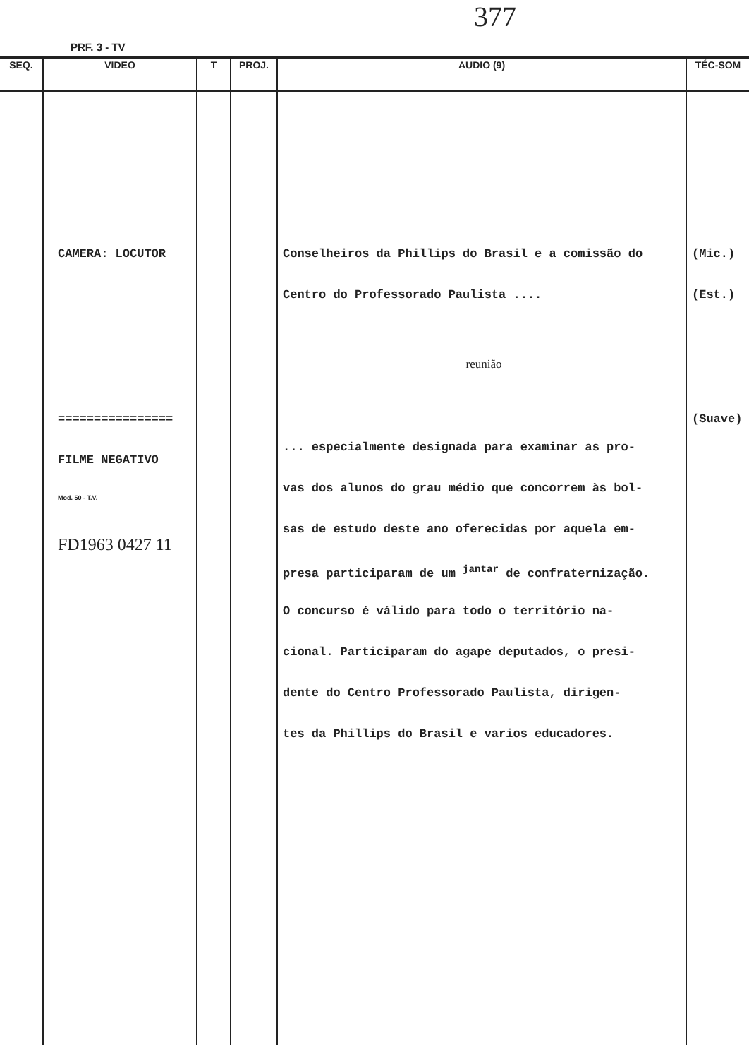377
PRF. 3 - TV
| SEQ. | VIDEO | T | PROJ. | AUDIO (9) | TÉC-SOM |
| --- | --- | --- | --- | --- | --- |
| | CAMERA: LOCUTOR ================ FILME NEGATIVO Mod. 50 - T.V. FD1963 0427 11 | | | Conselheiros da Phillips do Brasil e a comissão do Centro do Professorado Paulista .... reunião ... especialmente designada para examinar as pro- vas dos alunos do grau médio que concorrem às bol- sas de estudo deste ano oferecidas por aquela em- presa participaram de um <sup>jantar</sup> de confraternização. O concurso é válido para todo o território na- cional. Participaram do agape deputados, o presi- dente do Centro Professorado Paulista, dirigen- tes da Phillips do Brasil e varios educadores. | (Mic.) (Est.) (Suave) |